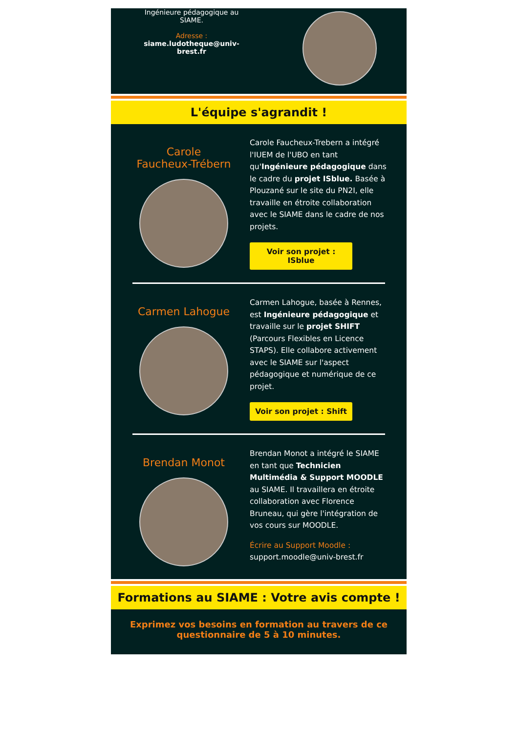Ingénieure pédagogique au
SIAME.
Adresse :
siame.ludotheque@univ-
brest.fr
L'équipe s'agrandit !
Carole
Faucheux-Trébern
Carole Faucheux-Trebern a intégré l'IUEM de l'UBO en tant qu'Ingénieure pédagogique dans le cadre du projet ISblue. Basée à Plouzané sur le site du PN2I, elle travaille en étroite collaboration avec le SIAME dans le cadre de nos projets.
Voir son projet :
ISblue
Carmen Lahogue
Carmen Lahogue, basée à Rennes, est Ingénieure pédagogique et travaille sur le projet SHIFT (Parcours Flexibles en Licence STAPS). Elle collabore activement avec le SIAME sur l'aspect pédagogique et numérique de ce projet.
Voir son projet : Shift
Brendan Monot
Brendan Monot a intégré le SIAME en tant que Technicien Multimédia & Support MOODLE au SIAME. Il travaillera en étroite collaboration avec Florence Bruneau, qui gère l'intégration de vos cours sur MOODLE.
Écrire au Support Moodle :
support.moodle@univ-brest.fr
Formations au SIAME : Votre avis compte !
Exprimez vos besoins en formation au travers de ce questionnaire de 5 à 10 minutes.